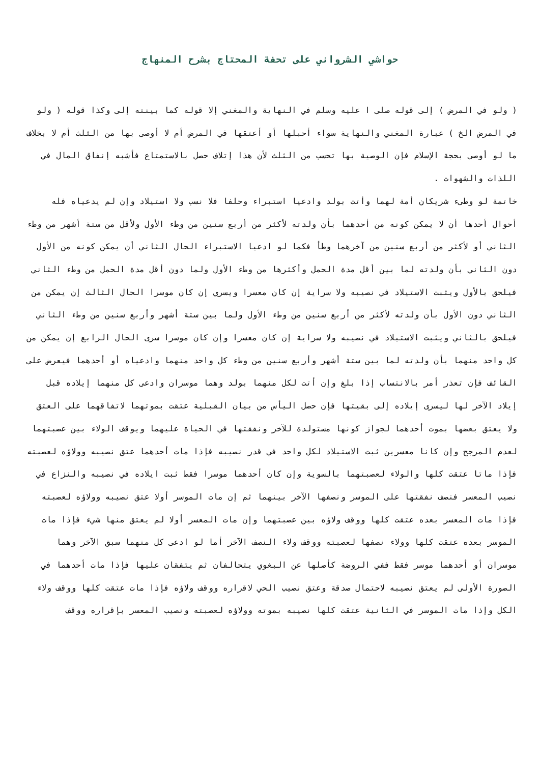حواشي الشرواني على تحفة المحتاج بشرح المنهاج
( ولو في المرض ) إلى قوله صلى ا عليه وسلم في النهاية والمغني إلا قوله كما بينته إلى وكذا قوله ( ولو في المرض الخ ) عبارة المغني والنهاية سواء أحبلها أو أعتقها في المرض أم لا أوصى بها من الثلث أم لا بخلاف ما لو أوصى بحجة الإسلام فإن الوصية بها تحسب من الثلث لأن هذا إتلاف حصل بالاستمتاع فأشبه إنفاق المال في اللذات والشهوات .
خاتمة لو وطىء شريكان أمة لهما وأتت بولد وادعيا استبراء وحلفا فلا نسب ولا استيلاد وإن لم يدعياه فله أحوال أحدها أن لا يمكن كونه من أحدهما بأن ولدته لأكثر من أربع سنين من وطء الأول ولأقل من ستة أشهر من وطء الثاني أو لأكثر من أربع سنين من آخرهما وطأ فكما لو ادعيا الاستبراء الحال الثاني أن يمكن كونه من الأول دون الثاني بأن ولدته لما بين أقل مدة الحمل وأكثرها من وطء الأول ولما دون أقل مدة الحمل من وطء الثاني فيلحق بالأول ويثبت الاستيلاد في نصيبه ولا سراية إن كان معسرا ويسري إن كان موسرا الحال الثالث إن يمكن من الثاني دون الأول بأن ولدته لأكثر من أربع سنين من وطء الأول ولما بين ستة أشهر وأربع سنين من وطء الثاني فيلحق بالثاني ويثبت الاستيلاد في نصيبه ولا سراية إن كان معسرا وإن كان موسرا سرى الحال الرابع إن يمكن من كل واحد منهما بأن ولدته لما بين ستة أشهر وأربع سنين من وطء كل واحد منهما وادعياه أو أحدهما فيعرض على القائف فإن تعذر أمر بالانتساب إذا بلغ وإن أتت لكل منهما بولد وهما موسران وادعى كل منهما إيلاده قبل إيلاد الآخر لها ليسرى إيلاده إلى بقيتها فإن حصل اليأس من بيان القبلية عتقت بموتهما لاتفاقهما على العتق ولا يعتق بعضها بموت أحدهما لجواز كونها مستولدة للآخر ونفقتها في الحياة عليهما ويوقف الولاء بين عصبتهما لعدم المرجح وإن كانا معسرين ثبت الاستيلاد لكل واحد في قدر نصيبه فإذا مات أحدهما عتق نصيبه وولاؤه لعصبته فإذا ماتا عتقت كلها والولاء لعصبتهما بالسوية وإن كان أحدهما موسرا فقط ثبت ايلاده في نصيبه والنزاع في نصيب المعسر فنصف نفقتها على الموسر ونصفها الآخر بينهما ثم إن مات الموسر أولا عتق نصيبه وولاؤه لعصبته فإذا مات المعسر بعده عتقت كلها ووقف ولاؤه بين عصبتهما وإن مات المعسر أولا لم يعتق منها شيء فإذا مات الموسر بعده عتقت كلها وولاء نصفها لعصبته ووقف ولاء النصف الآخر أما لو ادعى كل منهما سبق الآخر وهما موسران أو أحدهما موسر فقط ففي الروضة كأصلها عن البغوي يتحالفان ثم يتفقان عليها فإذا مات أحدهما في الصورة الأولى لم يعتق نصيبه لاحتمال صدقة وعتق نصيب الحي لاقراره ووقف ولاؤه فإذا مات عتقت كلها ووقف ولاء الكل وإذا مات الموسر في الثانية عتقت كلها نصيبه بموته وولاؤه لعصبته ونصيب المعسر بإقراره ووقف